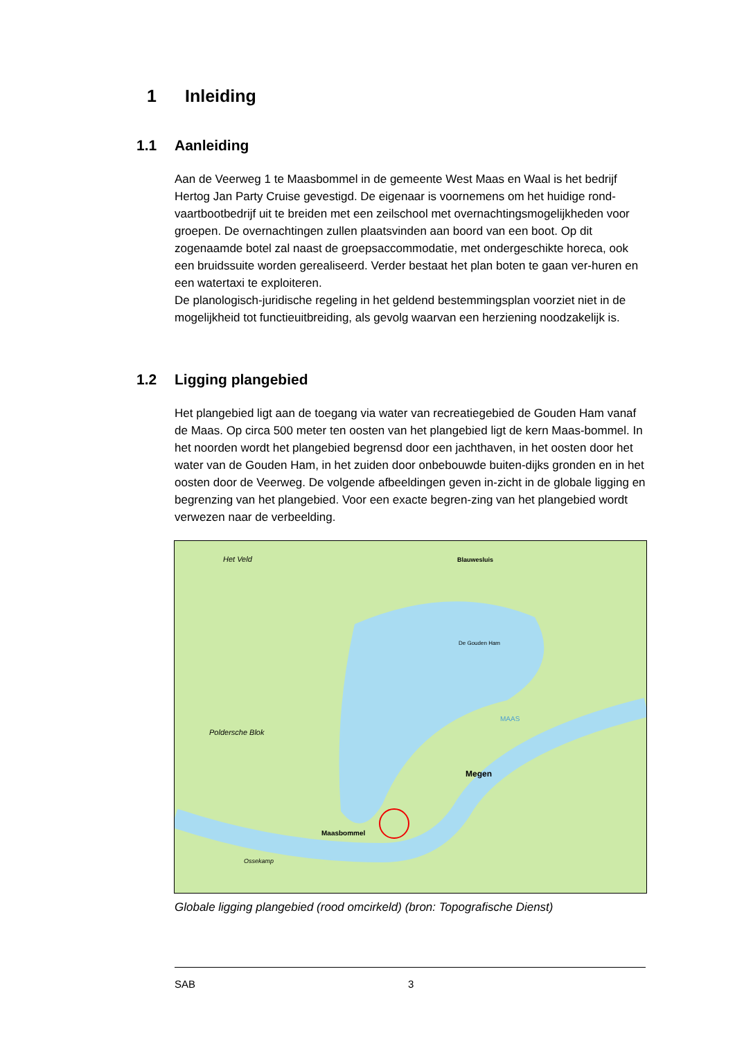1 Inleiding
1.1 Aanleiding
Aan de Veerweg 1 te Maasbommel in de gemeente West Maas en Waal is het bedrijf Hertog Jan Party Cruise gevestigd. De eigenaar is voornemens om het huidige rond-vaartbootbedrijf uit te breiden met een zeilschool met overnachtingsmogelijkheden voor groepen. De overnachtingen zullen plaatsvinden aan boord van een boot. Op dit zogenaamde botel zal naast de groepsaccommodatie, met ondergeschikte horeca, ook een bruidssuite worden gerealiseerd. Verder bestaat het plan boten te gaan ver-huren en een watertaxi te exploiteren.
De planologisch-juridische regeling in het geldend bestemmingsplan voorziet niet in de mogelijkheid tot functieuitbreiding, als gevolg waarvan een herziening noodzakelijk is.
1.2 Ligging plangebied
Het plangebied ligt aan de toegang via water van recreatiegebied de Gouden Ham vanaf de Maas. Op circa 500 meter ten oosten van het plangebied ligt de kern Maas-bommel. In het noorden wordt het plangebied begrensd door een jachthaven, in het oosten door het water van de Gouden Ham, in het zuiden door onbebouwde buiten-dijks gronden en in het oosten door de Veerweg. De volgende afbeeldingen geven in-zicht in de globale ligging en begrenzing van het plangebied. Voor een exacte begren-zing van het plangebied wordt verwezen naar de verbeelding.
Het Veld
Blauwesluis
De Gouden Ham
Megen
Maasbommel
Poldersche Blok
Ossekamp
MAAS
Globale ligging plangebied (rood omcirkeld) (bron: Topografische Dienst)
SAB 3